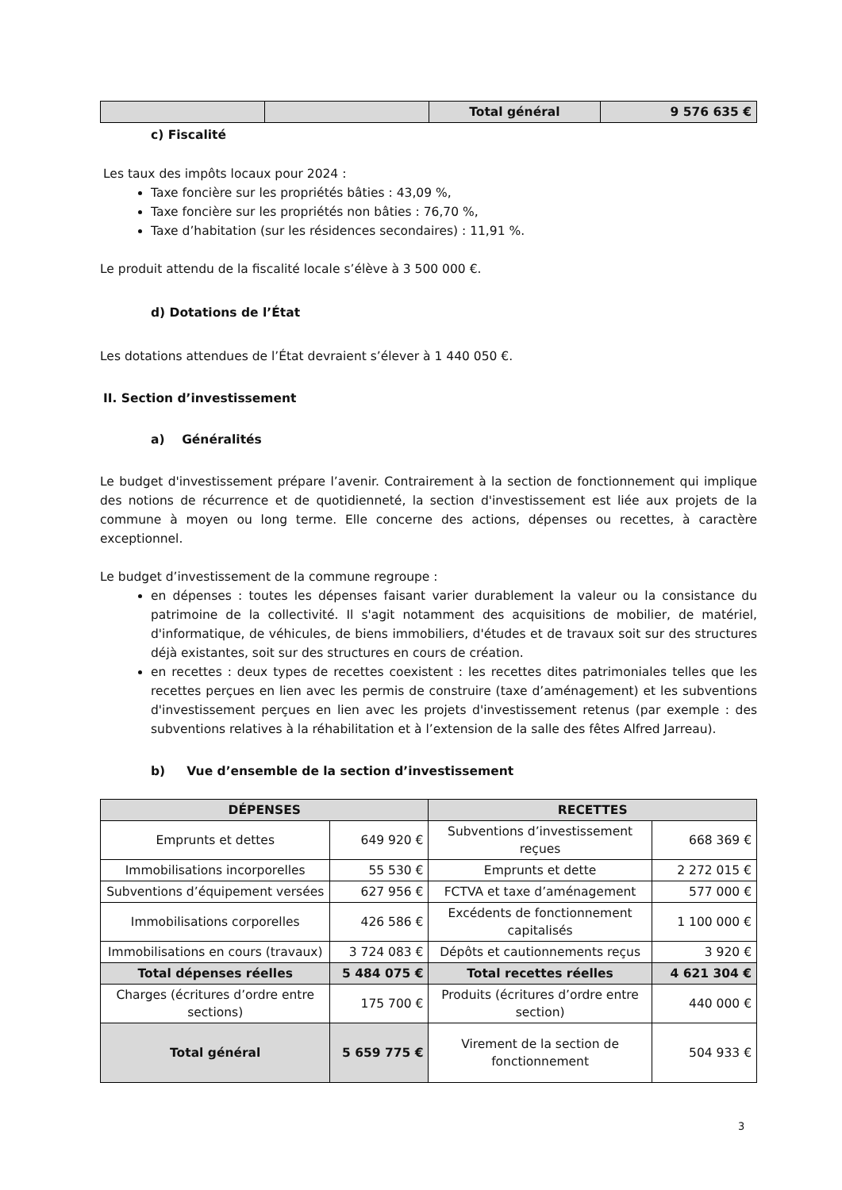| | | Total général | 9 576 635 € |
c) Fiscalité
Les taux des impôts locaux pour 2024 :
Taxe foncière sur les propriétés bâties : 43,09 %,
Taxe foncière sur les propriétés non bâties : 76,70 %,
Taxe d’habitation (sur les résidences secondaires) : 11,91 %.
Le produit attendu de la fiscalité locale s’élève à 3 500 000 €.
d) Dotations de l’État
Les dotations attendues de l’État devraient s’élever à 1 440 050 €.
II. Section d’investissement
a) Généralités
Le budget d'investissement prépare l’avenir. Contrairement à la section de fonctionnement qui implique des notions de récurrence et de quotidienneté, la section d'investissement est liée aux projets de la commune à moyen ou long terme. Elle concerne des actions, dépenses ou recettes, à caractère exceptionnel.
Le budget d’investissement de la commune regroupe :
en dépenses : toutes les dépenses faisant varier durablement la valeur ou la consistance du patrimoine de la collectivité. Il s'agit notamment des acquisitions de mobilier, de matériel, d'informatique, de véhicules, de biens immobiliers, d'études et de travaux soit sur des structures déjà existantes, soit sur des structures en cours de création.
en recettes : deux types de recettes coexistent : les recettes dites patrimoniales telles que les recettes perçues en lien avec les permis de construire (taxe d’aménagement) et les subventions d'investissement perçues en lien avec les projets d'investissement retenus (par exemple : des subventions relatives à la réhabilitation et à l’extension de la salle des fêtes Alfred Jarreau).
b) Vue d’ensemble de la section d’investissement
| DÉPENSES | | RECETTES | |
| --- | --- | --- | --- |
| Emprunts et dettes | 649 920 € | Subventions d’investissement reçues | 668 369 € |
| Immobilisations incorporelles | 55 530 € | Emprunts et dette | 2 272 015 € |
| Subventions d’équipement versées | 627 956 € | FCTVA et taxe d’aménagement | 577 000 € |
| Immobilisations corporelles | 426 586 € | Excédents de fonctionnement capitalisés | 1 100 000 € |
| Immobilisations en cours (travaux) | 3 724 083 € | Dépôts et cautionnements reçus | 3 920 € |
| Total dépenses réelles | 5 484 075 € | Total recettes réelles | 4 621 304 € |
| Charges (écritures d’ordre entre sections) | 175 700 € | Produits (écritures d’ordre entre section) | 440 000 € |
| Total général | 5 659 775 € | Virement de la section de fonctionnement | 504 933 € |
3